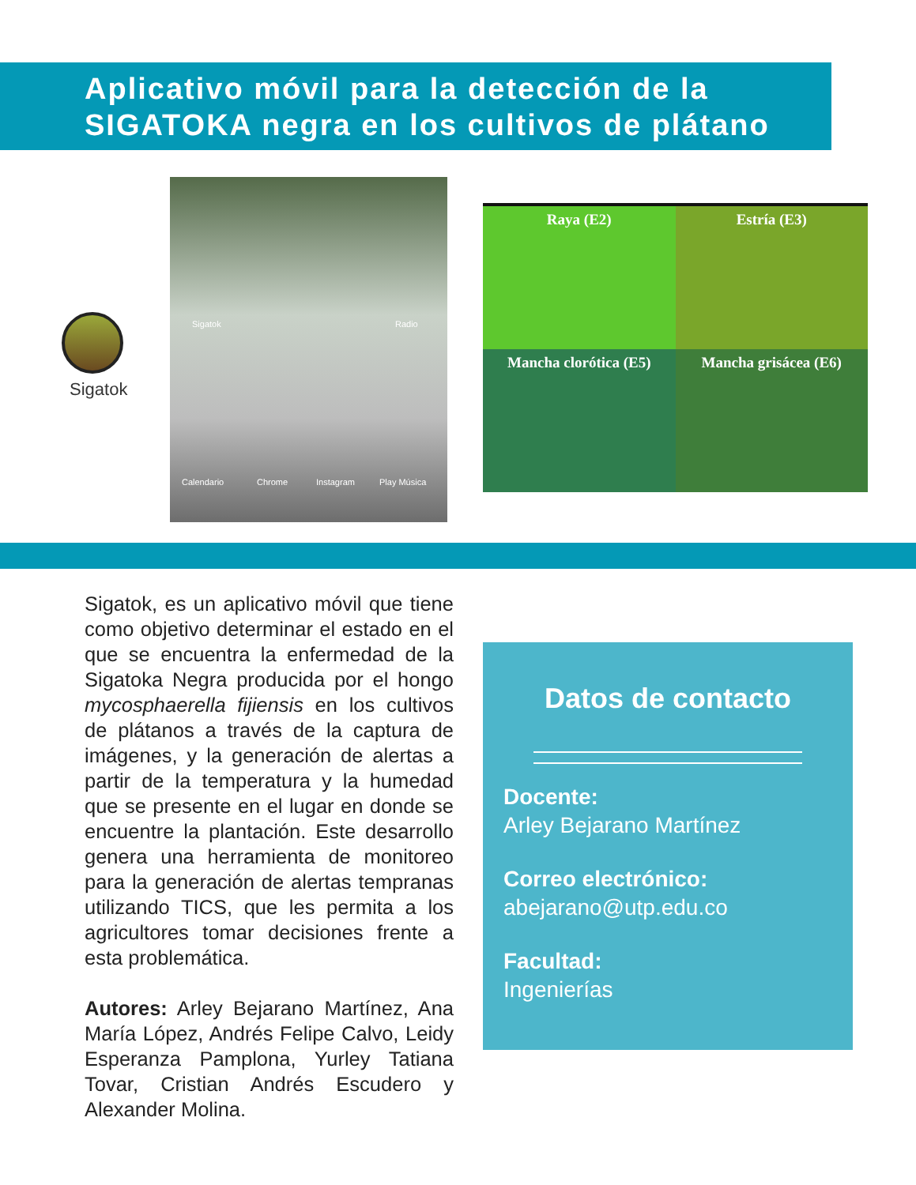Aplicativo móvil para la detección de la
SIGATOKA negra en los cultivos de plátano
Sigatok
Sigatok Radio
Calendario Chrome Instagram Play Música
Raya (E2)
Estría (E3)
Mancha clorótica (E5)
Mancha grisácea (E6)
Sigatok, es un aplicativo móvil que tiene como objetivo determinar el estado en el que se encuentra la enfermedad de la Sigatoka Negra producida por el hongo mycosphaerella fijiensis en los cultivos de plátanos a través de la captura de imágenes, y la generación de alertas a partir de la temperatura y la humedad que se presente en el lugar en donde se encuentre la plantación. Este desarrollo genera una herramienta de monitoreo para la generación de alertas tempranas utilizando TICS, que les permita a los agricultores tomar decisiones frente a esta problemática.
Autores: Arley Bejarano Martínez, Ana María López, Andrés Felipe Calvo, Leidy Esperanza Pamplona, Yurley Tatiana Tovar, Cristian Andrés Escudero y Alexander Molina.
Datos de contacto
Docente:
Arley Bejarano Martínez
Correo electrónico:
abejarano@utp.edu.co
Facultad:
Ingenierías